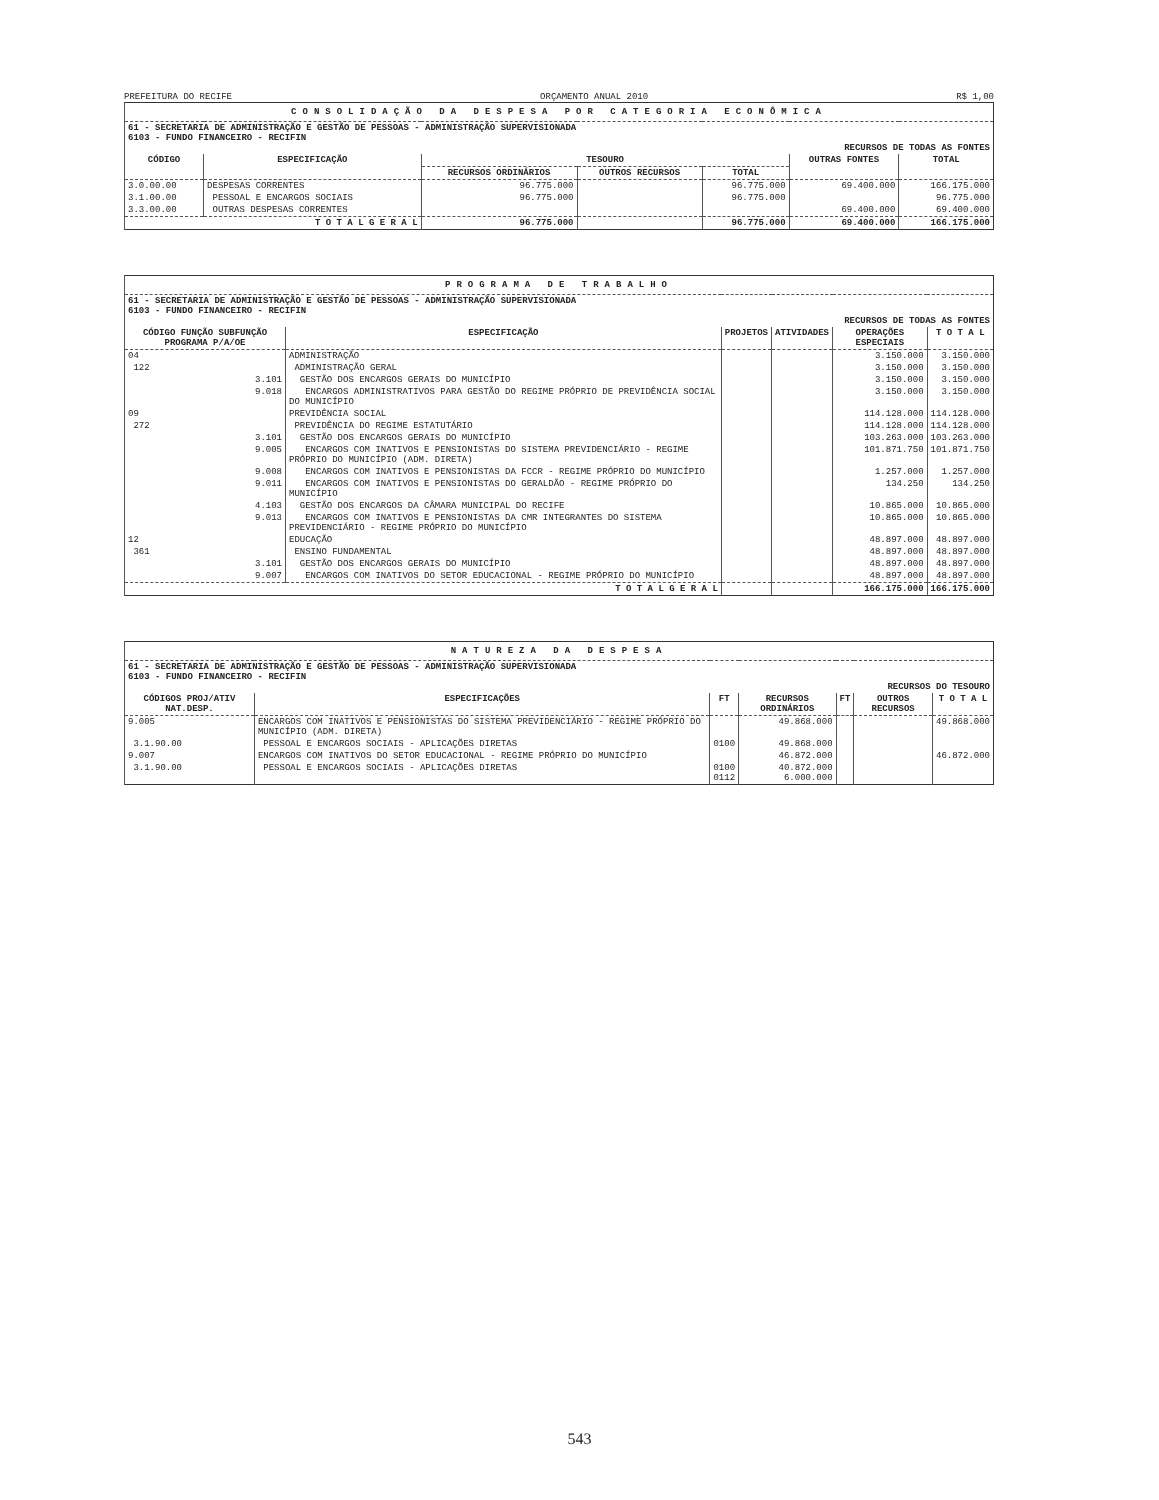PREFEITURA DO RECIFE ORÇAMENTO ANUAL 2010 R$ 1,00
| CONSOLIDAÇÃO DA DESPESA POR CATEGORIA ECONÔMICA | | | | | | |
| 61 - SECRETARIA DE ADMINISTRAÇÃO E GESTÃO DE PESSOAS - ADMINISTRAÇÃO SUPERVISIONADA 6103 - FUNDO FINANCEIRO - RECIFIN RECURSOS DE TODAS AS FONTES | | | | | | |
| CÓDIGO | ESPECIFICAÇÃO | TESOURO | | | OUTRAS FONTES | TOTAL |
| | | RECURSOS ORDINÁRIOS | OUTROS RECURSOS | TOTAL | | |
| 3.0.00.00 | DESPESAS CORRENTES | 96.775.000 | | 96.775.000 | 69.400.000 | 166.175.000 |
| 3.1.00.00 | PESSOAL E ENCARGOS SOCIAIS | 96.775.000 | | 96.775.000 | | 96.775.000 |
| 3.3.00.00 | OUTRAS DESPESAS CORRENTES | | | | 69.400.000 | 69.400.000 |
| T O T A L G E R A L | | 96.775.000 | | 96.775.000 | 69.400.000 | 166.175.000 |
| PROGRAMA DE TRABALHO | | | | | |
| 61 - SECRETARIA DE ADMINISTRAÇÃO E GESTÃO DE PESSOAS - ADMINISTRAÇÃO SUPERVISIONADA 6103 - FUNDO FINANCEIRO - RECIFIN RECURSOS DE TODAS AS FONTES | | | | | |
| CÓDIGO FUNÇÃO SUBFUNÇÃO PROGRAMA P/A/OE | ESPECIFICAÇÃO | PROJETOS | ATIVIDADES | OPERAÇÕES ESPECIAIS | T O T A L |
| 04 | ADMINISTRAÇÃO | | | 3.150.000 | 3.150.000 |
| 122 | ADMINISTRAÇÃO GERAL | | | 3.150.000 | 3.150.000 |
| 3.101 | GESTÃO DOS ENCARGOS GERAIS DO MUNICÍPIO | | | 3.150.000 | 3.150.000 |
| 9.018 | ENCARGOS ADMINISTRATIVOS PARA GESTÃO DO REGIME PRÓPRIO DE PREVIDÊNCIA SOCIAL DO MUNICÍPIO | | | 3.150.000 | 3.150.000 |
| 09 | PREVIDÊNCIA SOCIAL | | | 114.128.000 | 114.128.000 |
| 272 | PREVIDÊNCIA DO REGIME ESTATUTÁRIO | | | 114.128.000 | 114.128.000 |
| 3.101 | GESTÃO DOS ENCARGOS GERAIS DO MUNICÍPIO | | | 103.263.000 | 103.263.000 |
| 9.005 | ENCARGOS COM INATIVOS E PENSIONISTAS DO SISTEMA PREVIDENCIÁRIO - REGIME PRÓPRIO DO MUNICÍPIO (ADM. DIRETA) | | | 101.871.750 | 101.871.750 |
| 9.008 | ENCARGOS COM INATIVOS E PENSIONISTAS DA FCCR - REGIME PRÓPRIO DO MUNICÍPIO | | | 1.257.000 | 1.257.000 |
| 9.011 | ENCARGOS COM INATIVOS E PENSIONISTAS DO GERALDÃO - REGIME PRÓPRIO DO MUNICÍPIO | | | 134.250 | 134.250 |
| 4.103 | GESTÃO DOS ENCARGOS DA CÂMARA MUNICIPAL DO RECIFE | | | 10.865.000 | 10.865.000 |
| 9.013 | ENCARGOS COM INATIVOS E PENSIONISTAS DA CMR INTEGRANTES DO SISTEMA PREVIDENCIÁRIO - REGIME PRÓPRIO DO MUNICÍPIO | | | 10.865.000 | 10.865.000 |
| 12 | EDUCAÇÃO | | | 48.897.000 | 48.897.000 |
| 361 | ENSINO FUNDAMENTAL | | | 48.897.000 | 48.897.000 |
| 3.101 | GESTÃO DOS ENCARGOS GERAIS DO MUNICÍPIO | | | 48.897.000 | 48.897.000 |
| 9.007 | ENCARGOS COM INATIVOS DO SETOR EDUCACIONAL - REGIME PRÓPRIO DO MUNICÍPIO | | | 48.897.000 | 48.897.000 |
| T O T A L G E R A L | | | | 166.175.000 | 166.175.000 |
| NATUREZA DA DESPESA | | | | | | |
| 61 - SECRETARIA DE ADMINISTRAÇÃO E GESTÃO DE PESSOAS - ADMINISTRAÇÃO SUPERVISIONADA 6103 - FUNDO FINANCEIRO - RECIFIN RECURSOS DO TESOURO | | | | | | |
| CÓDIGOS PROJ/ATIV NAT.DESP. | ESPECIFICAÇÕES | FT | RECURSOS ORDINÁRIOS | FT | OUTROS RECURSOS | T O T A L |
| 9.005 | ENCARGOS COM INATIVOS E PENSIONISTAS DO SISTEMA PREVIDENCIÁRIO - REGIME PRÓPRIO DO MUNICÍPIO (ADM. DIRETA) | | 49.868.000 | | | 49.868.000 |
| 3.1.90.00 | PESSOAL E ENCARGOS SOCIAIS - APLICAÇÕES DIRETAS | 0100 | 49.868.000 | | | |
| 9.007 | ENCARGOS COM INATIVOS DO SETOR EDUCACIONAL - REGIME PRÓPRIO DO MUNICÍPIO | | 46.872.000 | | | 46.872.000 |
| 3.1.90.00 | PESSOAL E ENCARGOS SOCIAIS - APLICAÇÕES DIRETAS | 0100 0112 | 40.872.000 6.000.000 | | | |
543